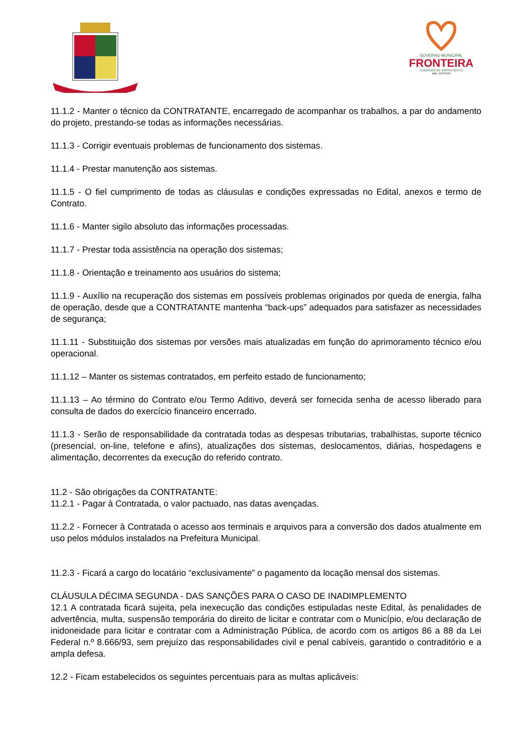GOVERNO MUNICIPAL
FRONTEIRA
CUIDANDO DE NOSSA GENTE
Adm. 2017/2020
11.1.2 - Manter o técnico da CONTRATANTE, encarregado de acompanhar os trabalhos, a par do andamento do projeto, prestando-se todas as informações necessárias.
11.1.3 - Corrigir eventuais problemas de funcionamento dos sistemas.
11.1.4 - Prestar manutenção aos sistemas.
11.1.5 - O fiel cumprimento de todas as cláusulas e condições expressadas no Edital, anexos e termo de Contrato.
11.1.6 - Manter sigilo absoluto das informações processadas.
11.1.7 - Prestar toda assistência na operação dos sistemas;
11.1.8 - Orientação e treinamento aos usuários do sistema;
11.1.9 - Auxílio na recuperação dos sistemas em possíveis problemas originados por queda de energia, falha de operação, desde que a CONTRATANTE mantenha “back-ups” adequados para satisfazer as necessidades de segurança;
11.1.11 - Substituição dos sistemas por versões mais atualizadas em função do aprimoramento técnico e/ou operacional.
11.1.12 – Manter os sistemas contratados, em perfeito estado de funcionamento;
11.1.13 – Ao término do Contrato e/ou Termo Aditivo, deverá ser fornecida senha de acesso liberado para consulta de dados do exercício financeiro encerrado.
11.1.3 - Serão de responsabilidade da contratada todas as despesas tributarias, trabalhistas, suporte técnico (presencial, on-line, telefone e afins), atualizações dos sistemas, deslocamentos, diárias, hospedagens e alimentação, decorrentes da execução do referido contrato.
11.2 - São obrigações da CONTRATANTE:
11.2.1 - Pagar à Contratada, o valor pactuado, nas datas avençadas.
11.2.2 - Fornecer à Contratada o acesso aos terminais e arquivos para a conversão dos dados atualmente em uso pelos módulos instalados na Prefeitura Municipal.
11.2.3 - Ficará a cargo do locatário “exclusivamente” o pagamento da locação mensal dos sistemas.
CLÁUSULA DÉCIMA SEGUNDA - DAS SANÇÕES PARA O CASO DE INADIMPLEMENTO
12.1 A contratada ficará sujeita, pela inexecução das condições estipuladas neste Edital, às penalidades de advertência, multa, suspensão temporária do direito de licitar e contratar com o Município, e/ou declaração de inidoneidade para licitar e contratar com a Administração Pública, de acordo com os artigos 86 a 88 da Lei Federal n.º 8.666/93, sem prejuízo das responsabilidades civil e penal cabíveis, garantido o contraditório e a ampla defesa.
12.2 - Ficam estabelecidos os seguintes percentuais para as multas aplicáveis: